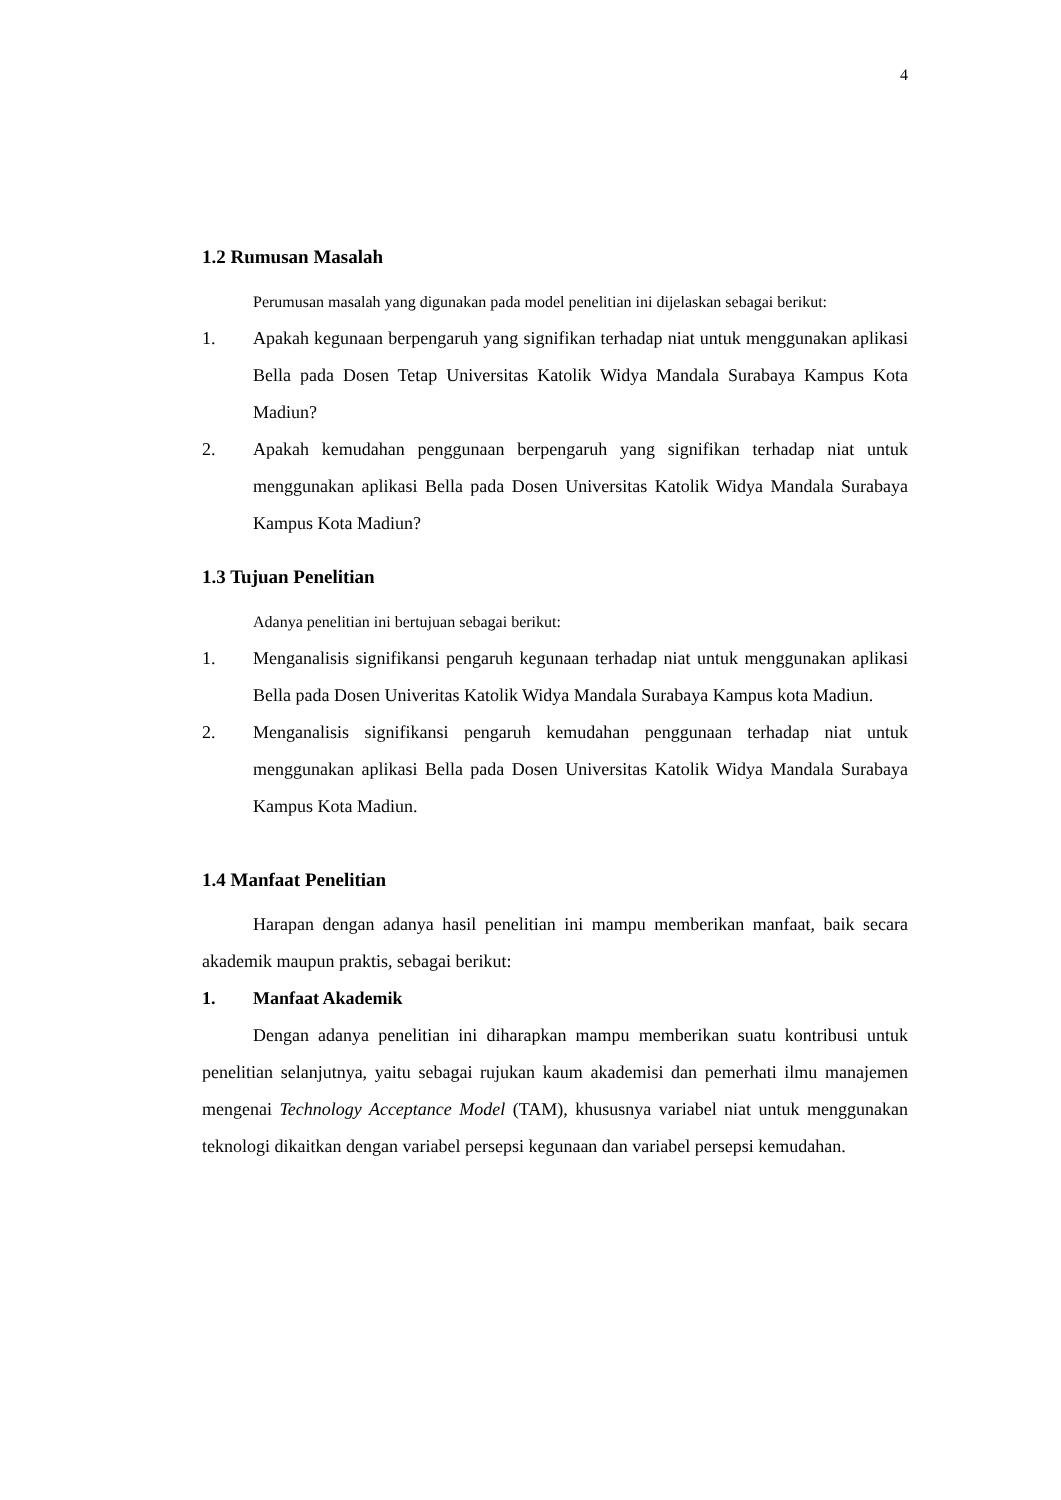4
1.2 Rumusan Masalah
Perumusan masalah yang digunakan pada model penelitian ini dijelaskan sebagai berikut:
1. Apakah kegunaan berpengaruh yang signifikan terhadap niat untuk menggunakan aplikasi Bella pada Dosen Tetap Universitas Katolik Widya Mandala Surabaya Kampus Kota Madiun?
2. Apakah kemudahan penggunaan berpengaruh yang signifikan terhadap niat untuk menggunakan aplikasi Bella pada Dosen Universitas Katolik Widya Mandala Surabaya Kampus Kota Madiun?
1.3 Tujuan Penelitian
Adanya penelitian ini bertujuan sebagai berikut:
1. Menganalisis signifikansi pengaruh kegunaan terhadap niat untuk menggunakan aplikasi Bella pada Dosen Univeritas Katolik Widya Mandala Surabaya Kampus kota Madiun.
2. Menganalisis signifikansi pengaruh kemudahan penggunaan terhadap niat untuk menggunakan aplikasi Bella pada Dosen Universitas Katolik Widya Mandala Surabaya Kampus Kota Madiun.
1.4 Manfaat Penelitian
Harapan dengan adanya hasil penelitian ini mampu memberikan manfaat, baik secara akademik maupun praktis, sebagai berikut:
1. Manfaat Akademik
Dengan adanya penelitian ini diharapkan mampu memberikan suatu kontribusi untuk penelitian selanjutnya, yaitu sebagai rujukan kaum akademisi dan pemerhati ilmu manajemen mengenai Technology Acceptance Model (TAM), khususnya variabel niat untuk menggunakan teknologi dikaitkan dengan variabel persepsi kegunaan dan variabel persepsi kemudahan.